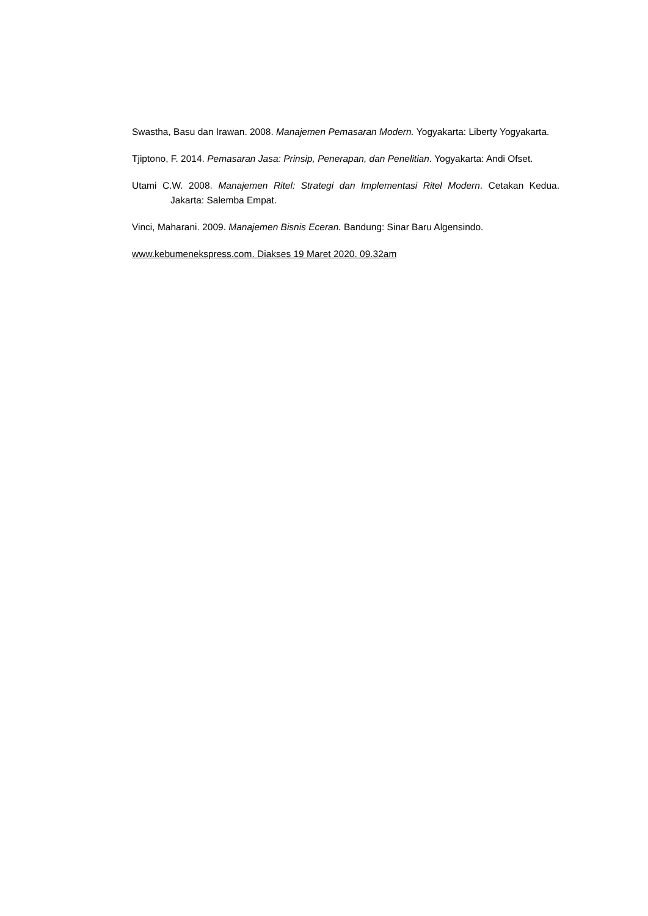Swastha, Basu dan Irawan. 2008. Manajemen Pemasaran Modern. Yogyakarta: Liberty Yogyakarta.
Tjiptono, F. 2014. Pemasaran Jasa: Prinsip, Penerapan, dan Penelitian. Yogyakarta: Andi Ofset.
Utami C.W. 2008. Manajemen Ritel: Strategi dan Implementasi Ritel Modern. Cetakan Kedua. Jakarta: Salemba Empat.
Vinci, Maharani. 2009. Manajemen Bisnis Eceran. Bandung: Sinar Baru Algensindo.
www.kebumenekspress.com. Diakses 19 Maret 2020. 09.32am